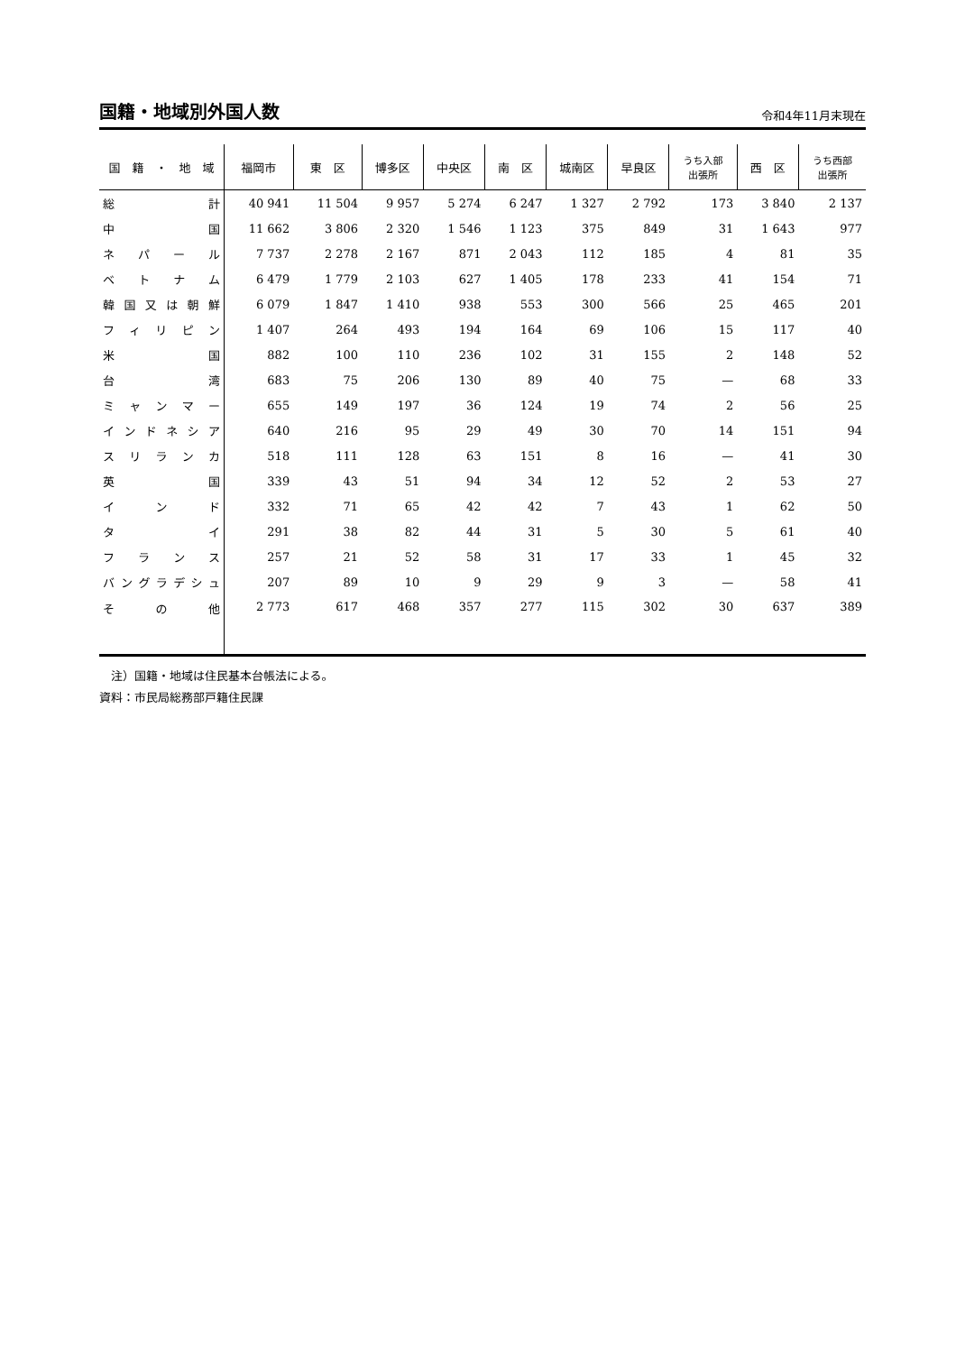国籍・地域別外国人数
令和4年11月末現在
| 国 籍 ・ 地 域 | 福岡市 | 東 区 | 博多区 | 中央区 | 南 区 | 城南区 | 早良区 | うち入部 出張所 | 西 区 | うち西部 出張所 |
| --- | --- | --- | --- | --- | --- | --- | --- | --- | --- | --- |
| 総計 | 40 941 | 11 504 | 9 957 | 5 274 | 6 247 | 1 327 | 2 792 | 173 | 3 840 | 2 137 |
| 中国 | 11 662 | 3 806 | 2 320 | 1 546 | 1 123 | 375 | 849 | 31 | 1 643 | 977 |
| ネパール | 7 737 | 2 278 | 2 167 | 871 | 2 043 | 112 | 185 | 4 | 81 | 35 |
| ベトナム | 6 479 | 1 779 | 2 103 | 627 | 1 405 | 178 | 233 | 41 | 154 | 71 |
| 韓国又は朝鮮 | 6 079 | 1 847 | 1 410 | 938 | 553 | 300 | 566 | 25 | 465 | 201 |
| フィリピン | 1 407 | 264 | 493 | 194 | 164 | 69 | 106 | 15 | 117 | 40 |
| 米国 | 882 | 100 | 110 | 236 | 102 | 31 | 155 | 2 | 148 | 52 |
| 台湾 | 683 | 75 | 206 | 130 | 89 | 40 | 75 | — | 68 | 33 |
| ミャンマー | 655 | 149 | 197 | 36 | 124 | 19 | 74 | 2 | 56 | 25 |
| インドネシア | 640 | 216 | 95 | 29 | 49 | 30 | 70 | 14 | 151 | 94 |
| スリランカ | 518 | 111 | 128 | 63 | 151 | 8 | 16 | — | 41 | 30 |
| 英国 | 339 | 43 | 51 | 94 | 34 | 12 | 52 | 2 | 53 | 27 |
| インド | 332 | 71 | 65 | 42 | 42 | 7 | 43 | 1 | 62 | 50 |
| タイ | 291 | 38 | 82 | 44 | 31 | 5 | 30 | 5 | 61 | 40 |
| フランス | 257 | 21 | 52 | 58 | 31 | 17 | 33 | 1 | 45 | 32 |
| バングラデシュ | 207 | 89 | 10 | 9 | 29 | 9 | 3 | — | 58 | 41 |
| その他 | 2 773 | 617 | 468 | 357 | 277 | 115 | 302 | 30 | 637 | 389 |
　注）国籍・地域は住民基本台帳法による。
資料：市民局総務部戸籍住民課